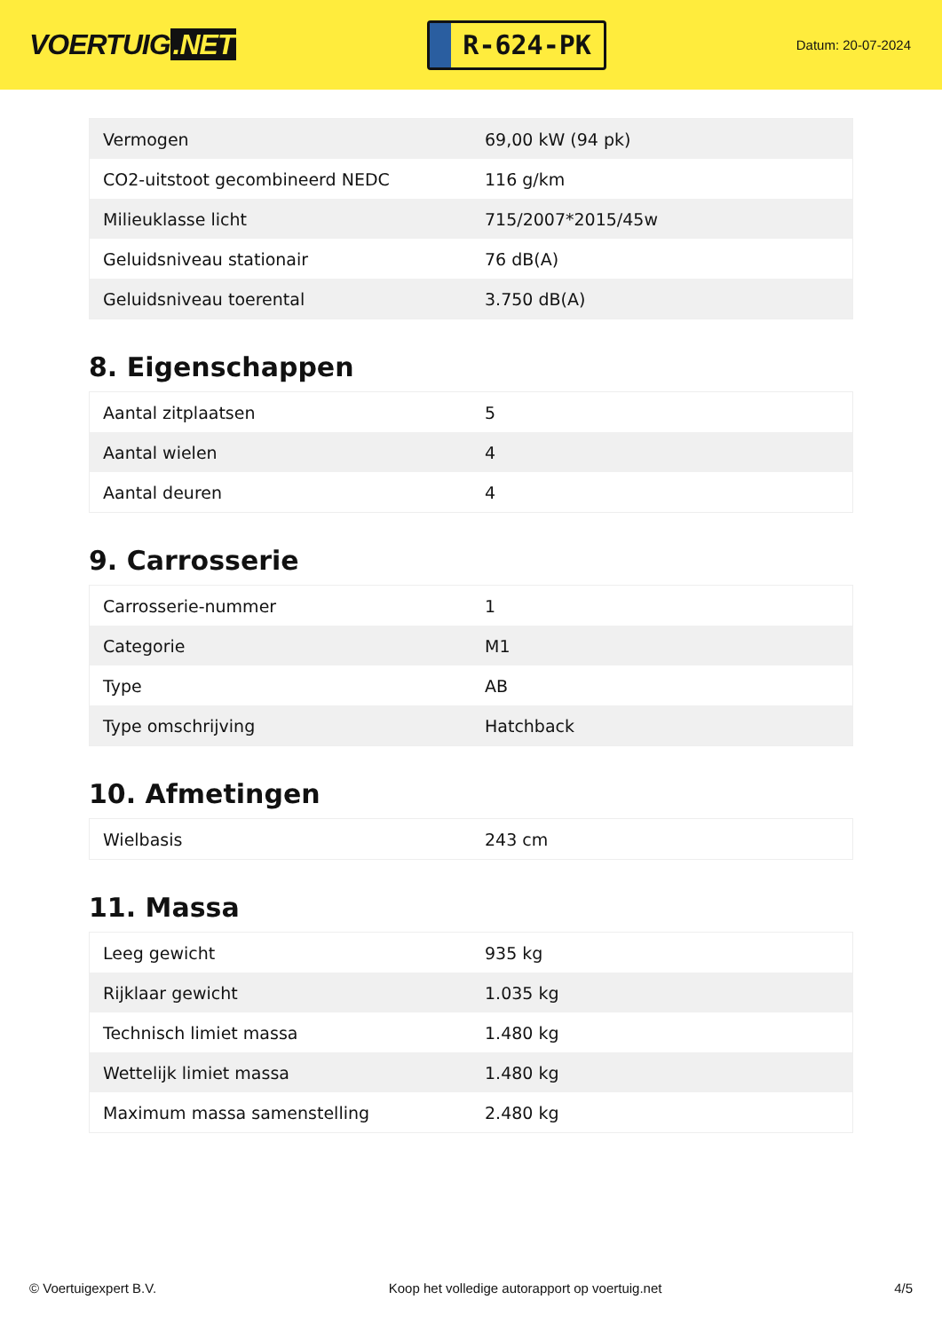VOERTUIG.NET
R-624-PK
Datum: 20-07-2024
| Vermogen | 69,00 kW (94 pk) |
| CO2-uitstoot gecombineerd NEDC | 116 g/km |
| Milieuklasse licht | 715/2007*2015/45w |
| Geluidsniveau stationair | 76 dB(A) |
| Geluidsniveau toerental | 3.750 dB(A) |
8. Eigenschappen
| Aantal zitplaatsen | 5 |
| Aantal wielen | 4 |
| Aantal deuren | 4 |
9. Carrosserie
| Carrosserie-nummer | 1 |
| Categorie | M1 |
| Type | AB |
| Type omschrijving | Hatchback |
10. Afmetingen
| Wielbasis | 243 cm |
11. Massa
| Leeg gewicht | 935 kg |
| Rijklaar gewicht | 1.035 kg |
| Technisch limiet massa | 1.480 kg |
| Wettelijk limiet massa | 1.480 kg |
| Maximum massa samenstelling | 2.480 kg |
© Voertuigexpert B.V. Koop het volledige autorapport op voertuig.net 4/5